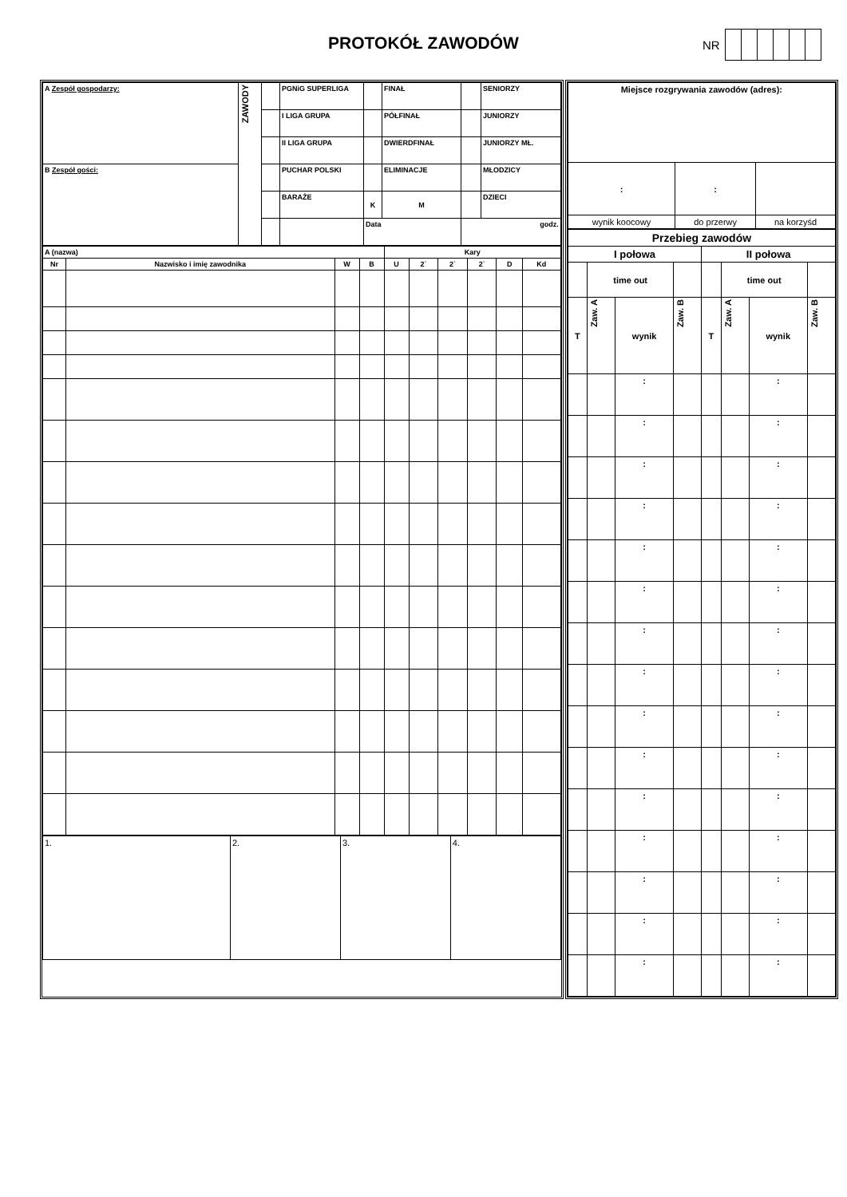PROTOKÓŁ ZAWODÓW NR
| A Zespół gospodarzy: | ZAWODY | | PGNiG SUPERLIGA | | FINAŁ | | | SENIORZY |
| | | | I LIGA GRUPA | | PÓŁFINAŁ | | | JUNIORZY |
| | | | II LIGA GRUPA | | DWIERDFINAŁ | | | JUNIORZY MŁ. |
| B Zespół gości: | | | PUCHAR POLSKI | | ELIMINACJE | | | MŁODZICY |
| | | | BARAŻE | K | | M | | DZIECI |
| | | | | Data | | | godz. | |
| A (nazwa) | | | | Kary | | | | | |
| Nr | Nazwisko i imię zawodnika | W | B | U | 2` | 2` | 2` | D | Kd |
| 1. | 2. | 3. | 4. |
| Miejsce rozgrywania zawodów (adres): | | |
| : | : | |
| wynik koocowy | do przerwy | na korzyśd |
| Przebieg zawodów | | | | | | | |
| I połowa | | | | II połowa | | | |
| | time out | | | | time out | | |
| T | Zaw. A | wynik | Zaw. B | T | Zaw. A | wynik | Zaw. B |
| | | : | | | | : | |
| | | : | | | | : | |
| | | : | | | | : | |
| | | : | | | | : | |
| | | : | | | | : | |
| | | : | | | | : | |
| | | : | | | | : | |
| | | : | | | | : | |
| | | : | | | | : | |
| | | : | | | | : | |
| | | : | | | | : | |
| | | : | | | | : | |
| | | : | | | | : | |
| | | : | | | | : | |
| | | : | | | | : | |